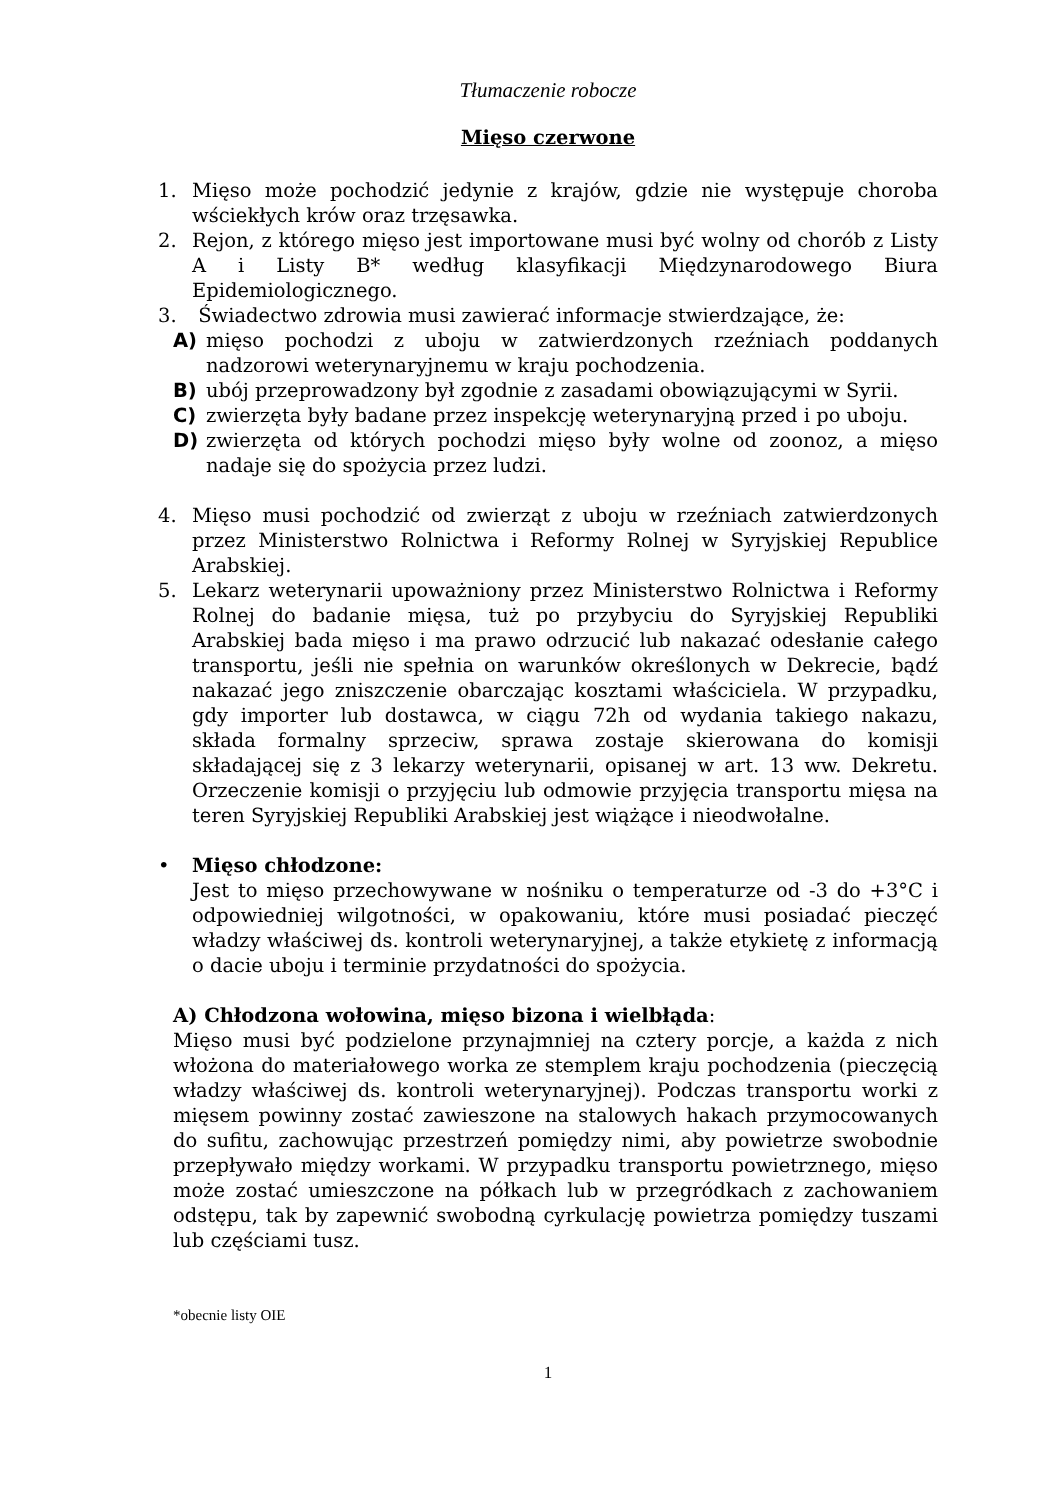Tłumaczenie robocze
Mięso czerwone
1. Mięso może pochodzić jedynie z krajów, gdzie nie występuje choroba wściekłych krów oraz trzęsawka.
2. Rejon, z którego mięso jest importowane musi być wolny od chorób z Listy A i Listy B* według klasyfikacji Międzynarodowego Biura Epidemiologicznego.
3. Świadectwo zdrowia musi zawierać informacje stwierdzające, że:
A) mięso pochodzi z uboju w zatwierdzonych rzeźniach poddanych nadzorowi weterynaryjnemu w kraju pochodzenia.
B) ubój przeprowadzony był zgodnie z zasadami obowiązującymi w Syrii.
C) zwierzęta były badane przez inspekcję weterynaryjną przed i po uboju.
D) zwierzęta od których pochodzi mięso były wolne od zoonoz, a mięso nadaje się do spożycia przez ludzi.
4. Mięso musi pochodzić od zwierząt z uboju w rzeźniach zatwierdzonych przez Ministerstwo Rolnictwa i Reformy Rolnej w Syryjskiej Republice Arabskiej.
5. Lekarz weterynarii upoważniony przez Ministerstwo Rolnictwa i Reformy Rolnej do badanie mięsa, tuż po przybyciu do Syryjskiej Republiki Arabskiej bada mięso i ma prawo odrzucić lub nakazać odesłanie całego transportu, jeśli nie spełnia on warunków określonych w Dekrecie, bądź nakazać jego zniszczenie obarczając kosztami właściciela. W przypadku, gdy importer lub dostawca, w ciągu 72h od wydania takiego nakazu, składa formalny sprzeciw, sprawa zostaje skierowana do komisji składającej się z 3 lekarzy weterynarii, opisanej w art. 13 ww. Dekretu. Orzeczenie komisji o przyjęciu lub odmowie przyjęcia transportu mięsa na teren Syryjskiej Republiki Arabskiej jest wiążące i nieodwołalne.
• Mięso chłodzone:
Jest to mięso przechowywane w nośniku o temperaturze od -3 do +3°C i odpowiedniej wilgotności, w opakowaniu, które musi posiadać pieczęć władzy właściwej ds. kontroli weterynaryjnej, a także etykietę z informacją o dacie uboju i terminie przydatności do spożycia.
A) Chłodzona wołowina, mięso bizona i wielbłąda:
Mięso musi być podzielone przynajmniej na cztery porcje, a każda z nich włożona do materiałowego worka ze stemplem kraju pochodzenia (pieczęcią władzy właściwej ds. kontroli weterynaryjnej). Podczas transportu worki z mięsem powinny zostać zawieszone na stalowych hakach przymocowanych do sufitu, zachowując przestrzeń pomiędzy nimi, aby powietrze swobodnie przepływało między workami. W przypadku transportu powietrznego, mięso może zostać umieszczone na półkach lub w przegródkach z zachowaniem odstępu, tak by zapewnić swobodną cyrkulację powietrza pomiędzy tuszami lub częściami tusz.
*obecnie listy OIE
1